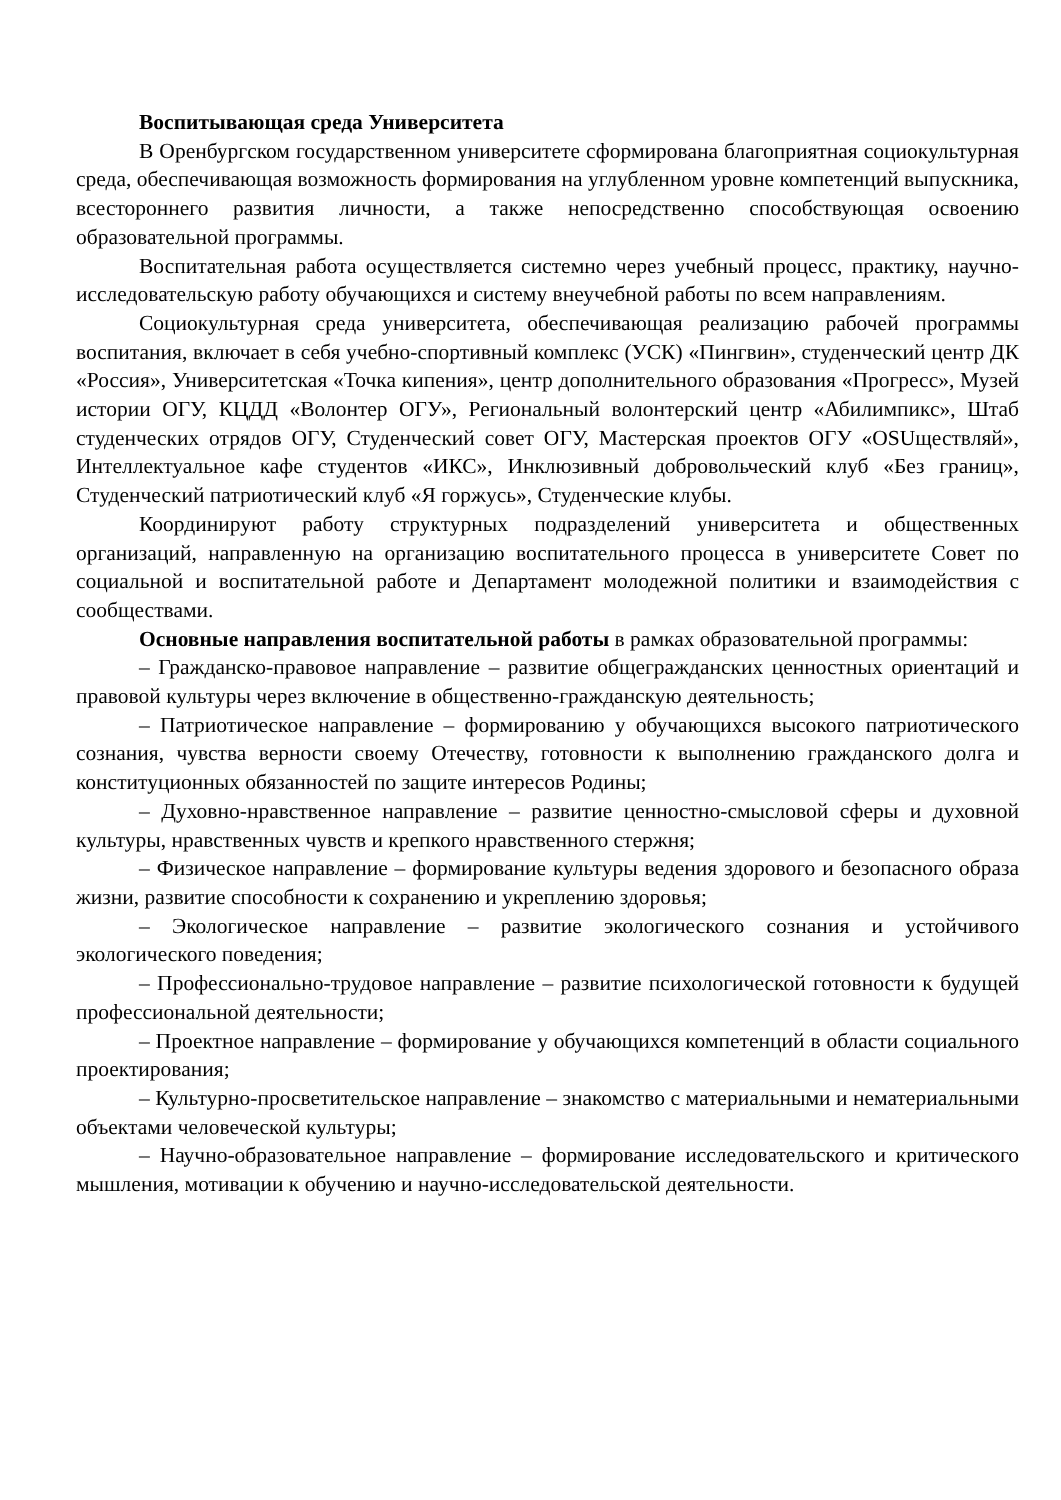Воспитывающая среда Университета
В Оренбургском государственном университете сформирована благоприятная социокультурная среда, обеспечивающая возможность формирования на углубленном уровне компетенций выпускника, всестороннего развития личности, а также непосредственно способствующая освоению образовательной программы.
Воспитательная работа осуществляется системно через учебный процесс, практику, научно-исследовательскую работу обучающихся и систему внеучебной работы по всем направлениям.
Социокультурная среда университета, обеспечивающая реализацию рабочей программы воспитания, включает в себя учебно-спортивный комплекс (УСК) «Пингвин», студенческий центр ДК «Россия», Университетская «Точка кипения», центр дополнительного образования «Прогресс», Музей истории ОГУ, КЦДД «Волонтер ОГУ», Региональный волонтерский центр «Абилимпикс», Штаб студенческих отрядов ОГУ, Студенческий совет ОГУ, Мастерская проектов ОГУ «OSUществляй», Интеллектуальное кафе студентов «ИКС», Инклюзивный добровольческий клуб «Без границ», Студенческий патриотический клуб «Я горжусь», Студенческие клубы.
Координируют работу структурных подразделений университета и общественных организаций, направленную на организацию воспитательного процесса в университете Совет по социальной и воспитательной работе и Департамент молодежной политики и взаимодействия с сообществами.
Основные направления воспитательной работы в рамках образовательной программы:
– Гражданско-правовое направление – развитие общегражданских ценностных ориентаций и правовой культуры через включение в общественно-гражданскую деятельность;
– Патриотическое направление – формированию у обучающихся высокого патриотического сознания, чувства верности своему Отечеству, готовности к выполнению гражданского долга и конституционных обязанностей по защите интересов Родины;
– Духовно-нравственное направление – развитие ценностно-смысловой сферы и духовной культуры, нравственных чувств и крепкого нравственного стержня;
– Физическое направление – формирование культуры ведения здорового и безопасного образа жизни, развитие способности к сохранению и укреплению здоровья;
– Экологическое направление – развитие экологического сознания и устойчивого экологического поведения;
– Профессионально-трудовое направление – развитие психологической готовности к будущей профессиональной деятельности;
– Проектное направление – формирование у обучающихся компетенций в области социального проектирования;
– Культурно-просветительское направление – знакомство с материальными и нематериальными объектами человеческой культуры;
– Научно-образовательное направление – формирование исследовательского и критического мышления, мотивации к обучению и научно-исследовательской деятельности.